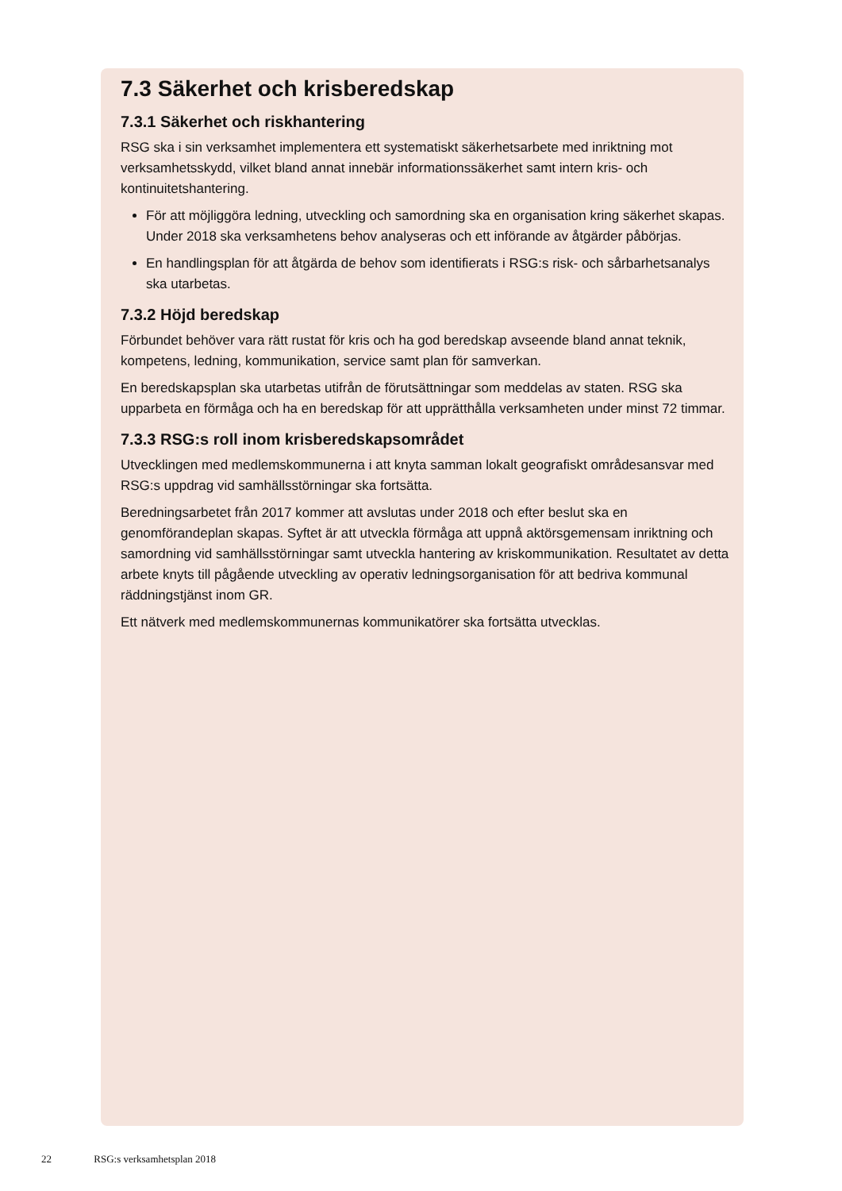7.3 Säkerhet och krisberedskap
7.3.1 Säkerhet och riskhantering
RSG ska i sin verksamhet implementera ett systematiskt säkerhetsarbete med inriktning mot verksamhetsskydd, vilket bland annat innebär informationssäkerhet samt intern kris- och kontinuitetshantering.
För att möjliggöra ledning, utveckling och samordning ska en organisation kring säkerhet skapas. Under 2018 ska verksamhetens behov analyseras och ett införande av åtgärder påbörjas.
En handlingsplan för att åtgärda de behov som identifierats i RSG:s risk- och sårbarhetsanalys ska utarbetas.
7.3.2 Höjd beredskap
Förbundet behöver vara rätt rustat för kris och ha god beredskap avseende bland annat teknik, kompetens, ledning, kommunikation, service samt plan för samverkan.
En beredskapsplan ska utarbetas utifrån de förutsättningar som meddelas av staten. RSG ska upparbeta en förmåga och ha en beredskap för att upprätthålla verksamheten under minst 72 timmar.
7.3.3 RSG:s roll inom krisberedskapsområdet
Utvecklingen med medlemskommunerna i att knyta samman lokalt geografiskt områdesansvar med RSG:s uppdrag vid samhällsstörningar ska fortsätta.
Beredningsarbetet från 2017 kommer att avslutas under 2018 och efter beslut ska en genomförandeplan skapas. Syftet är att utveckla förmåga att uppnå aktörsgemensam inriktning och samordning vid samhällsstörningar samt utveckla hantering av kriskommunikation. Resultatet av detta arbete knyts till pågående utveckling av operativ ledningsorganisation för att bedriva kommunal räddningstjänst inom GR.
Ett nätverk med medlemskommunernas kommunikatörer ska fortsätta utvecklas.
22 RSG:s verksamhetsplan 2018